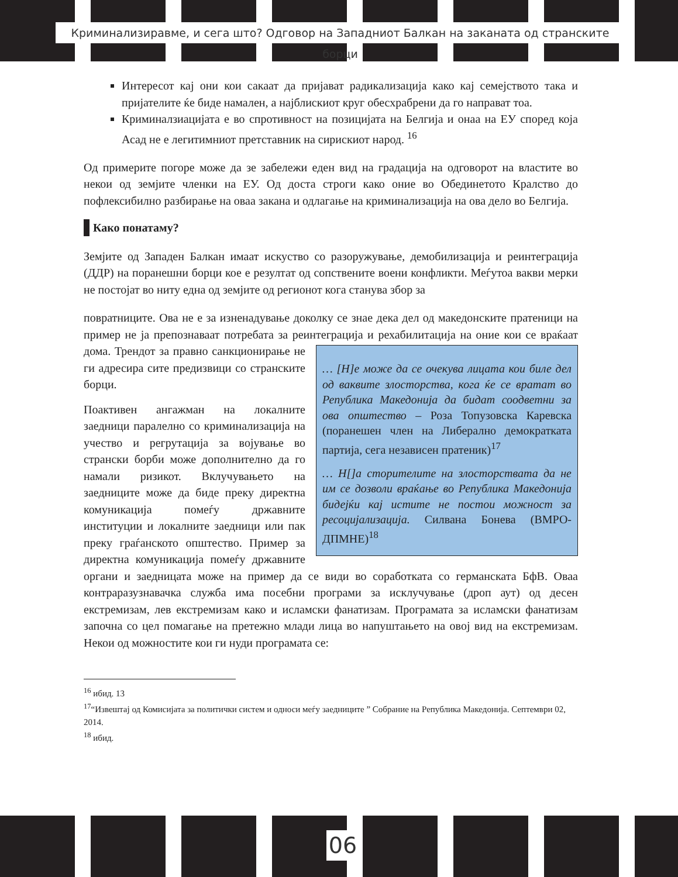Криминализиравме, и сега што? Одговор на Западниот Балкан на заканата од странските борци
Интересот кај они кои сакаат да пријават радикализација како кај семејството така и пријателите ќе биде намален, а најблискиот круг обесхрабрени да го направат тоа.
Криминалзиацијата е во спротивност на позицијата на Белгија и онаа на ЕУ според која Асад не е легитимниот претставник на сирискиот народ. <sup>16</sup>
Од примерите погоре може да зе забележи еден вид на градација на одговорот на властите во некои од земјите членки на ЕУ. Од доста строги како оние во Обединетото Кралство до пофлексибилно разбирање на оваа закана и одлагање на криминализација на ова дело во Белгија.
Како понатаму?
Земјите од Западен Балкан имаат искуство со разоружување, демобилизација и реинтеграција (ДДР) на поранешни борци кое е резултат од сопствените воени конфликти. Меѓутоа вакви мерки не постојат во ниту една од земјите од регионот кога станува збор за
повратниците. Ова не е за изненадување доколку се знае дека дел од македонските пратеници на пример не ја препознаваат потребата за реинтеграција и рехабилитација на … [Н]е може да се очекува лицата кои биле дел од ваквите злосторства, кога ќе се вратат во Република Македонија да бидат соодветни за ова општество – Роза Топузовска Каревска (поранешен член на Либерално демократката партија, сега независен пратеник)<sup>17</sup>
… Н[]а сторителите на злосторствата да не им се дозволи враќање во Република Македонија бидејќи кај истите не постои можност за ресоцијализација. Силвана Бонева (ВМРО-ДПМНЕ)<sup>18</sup> оние кои се враќаат дома. Трендот за правно санкционирање не ги адресира сите предизвици со странските борци.
Поактивен ангажман на локалните заедници паралелно со криминализација на учество и регрутација за војување во странски борби може дополнително да го намали ризикот. Вклучувањето на заедниците може да биде преку директна комуникација помеѓу државните институции и локалните заедници или пак преку граѓанското општество. Пример за директна комуникација помеѓу државните органи и заедницата може на пример да се види во соработката со германската БфВ. Оваа контраразузнавачка служба има посебни програми за исклучување (дроп аут) од десен екстремизам, лев екстремизам како и исламски фанатизам. Програмата за исламски фанатизам започна со цел помагање на претежно млади лица во напуштањето на овој вид на екстремизам. Некои од можностите кои ги нуди програмата се:
<sup>16</sup> ибид. 13
<sup>17</sup> “Извештај од Комисијата за политички систем и односи меѓу заедниците ” Собрание на Република Македонија. Септември 02, 2014.
<sup>18</sup> ибид.
06